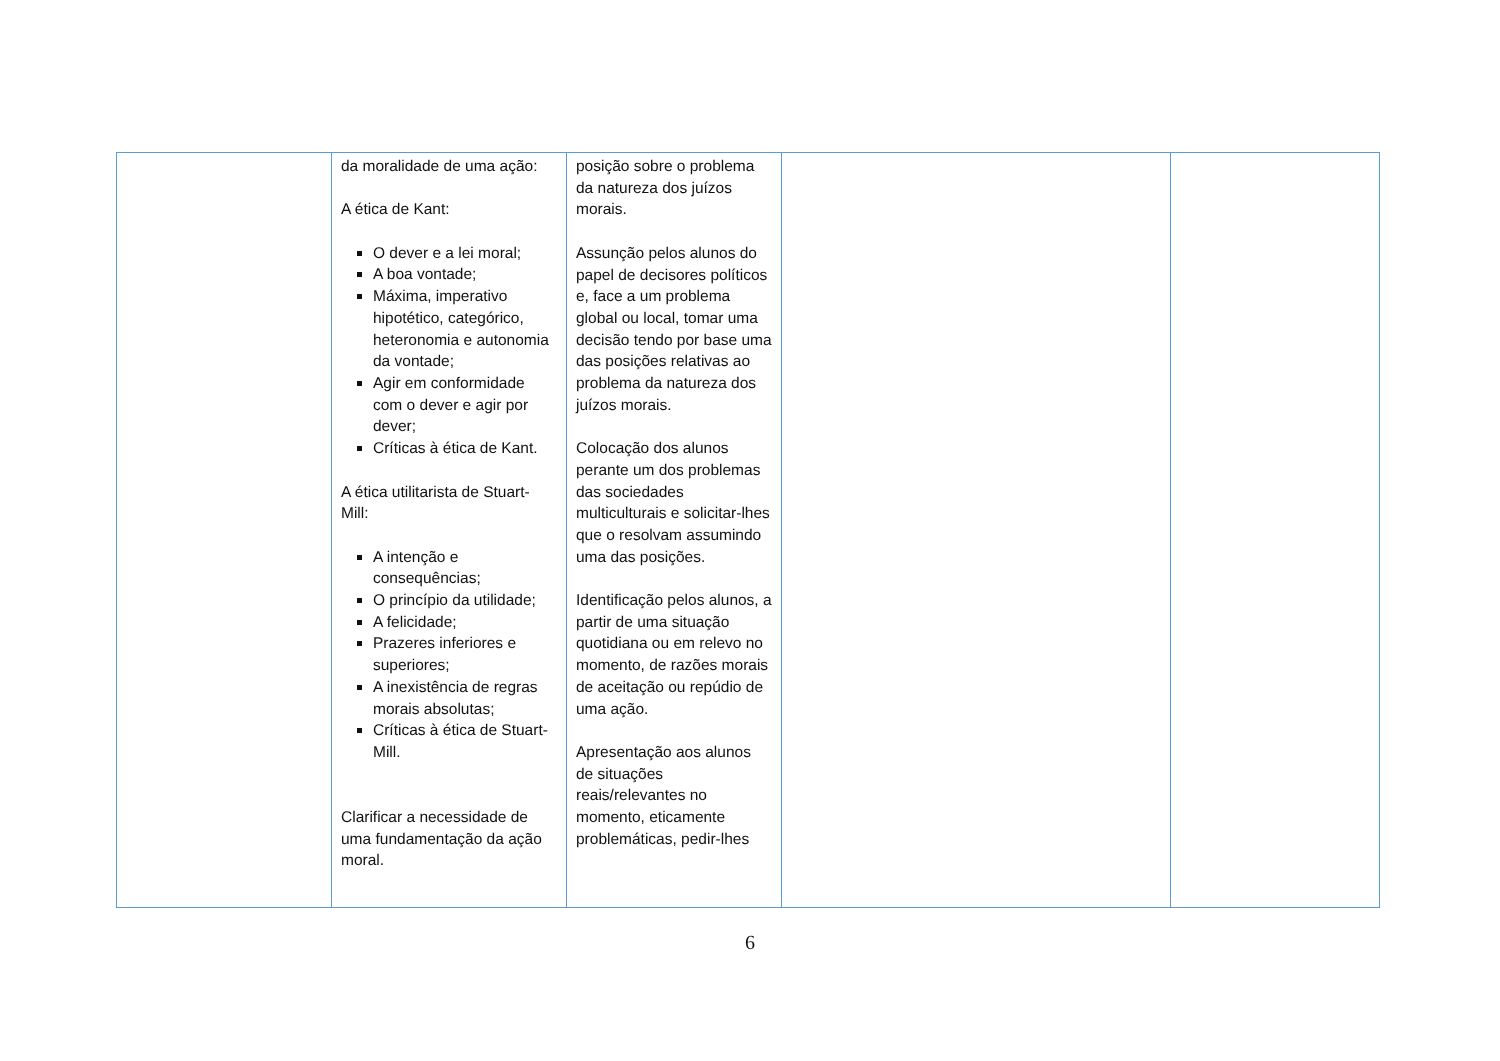| | da moralidade de uma ação: A ética de Kant: O dever e a lei moral; A boa vontade; Máxima, imperativo hipotético, categórico, heteronomia e autonomia da vontade; Agir em conformidade com o dever e agir por dever; Críticas à ética de Kant. A ética utilitarista de Stuart-Mill: A intenção e consequências; O princípio da utilidade; A felicidade; Prazeres inferiores e superiores; A inexistência de regras morais absolutas; Críticas à ética de Stuart-Mill. Clarificar a necessidade de uma fundamentação da ação moral. | posição sobre o problema da natureza dos juízos morais. Assunção pelos alunos do papel de decisores políticos e, face a um problema global ou local, tomar uma decisão tendo por base uma das posições relativas ao problema da natureza dos juízos morais. Colocação dos alunos perante um dos problemas das sociedades multiculturais e solicitar-lhes que o resolvam assumindo uma das posições. Identificação pelos alunos, a partir de uma situação quotidiana ou em relevo no momento, de razões morais de aceitação ou repúdio de uma ação. Apresentação aos alunos de situações reais/relevantes no momento, eticamente problemáticas, pedir-lhes | | |
6